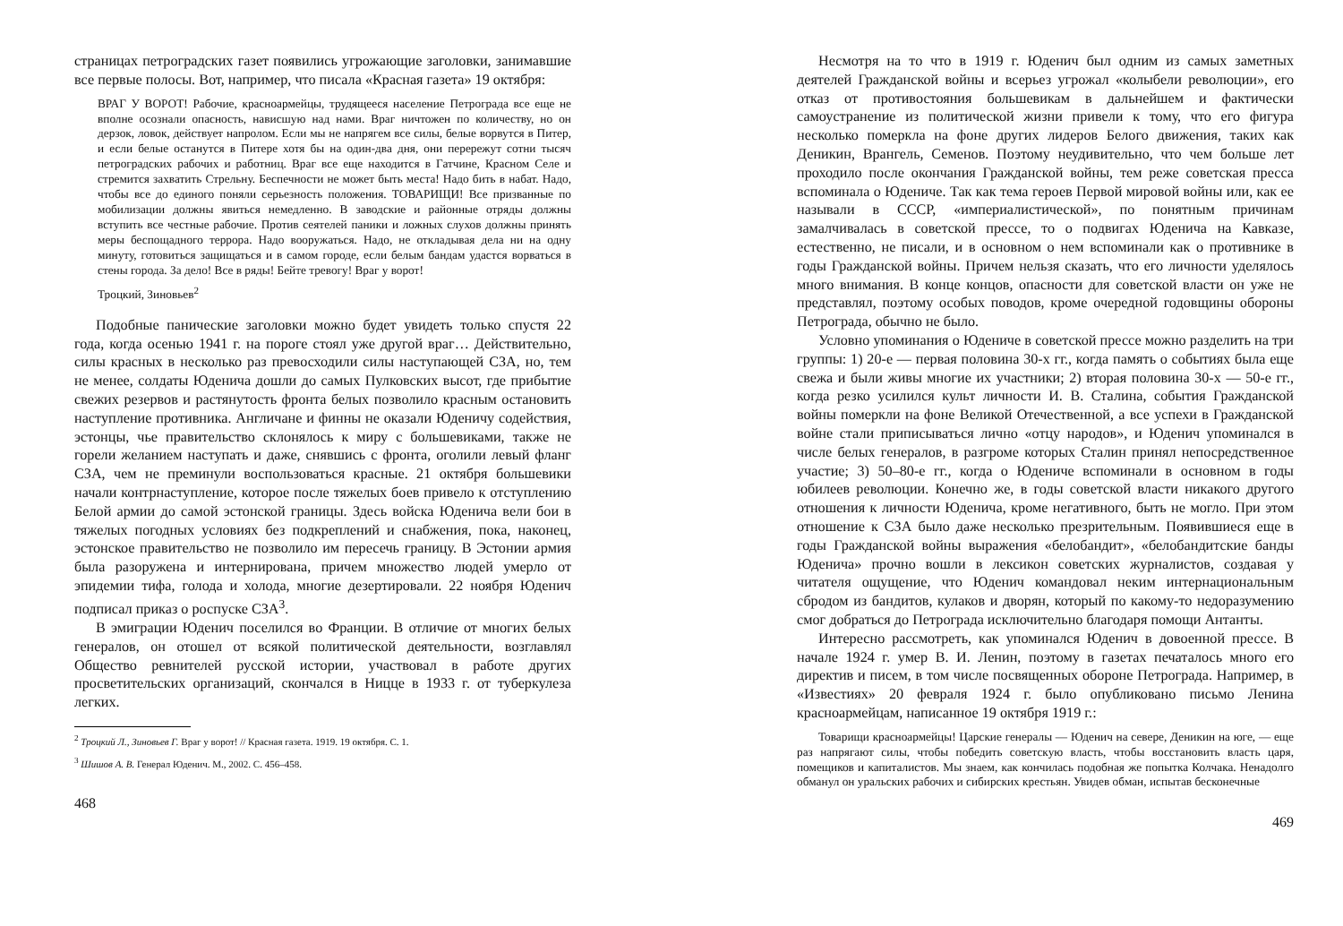страницах петроградских газет появились угрожающие заголовки, занимавшие все первые полосы. Вот, например, что писала «Красная газета» 19 октября:
ВРАГ У ВОРОТ! Рабочие, красноармейцы, трудящееся население Петрограда все еще не вполне осознали опасность, нависшую над нами. Враг ничтожен по количеству, но он дерзок, ловок, действует напролом. Если мы не напрягем все силы, белые ворвутся в Питер, и если белые останутся в Питере хотя бы на один-два дня, они перережут сотни тысяч петроградских рабочих и работниц. Враг все еще находится в Гатчине, Красном Селе и стремится захватить Стрельну. Беспечности не может быть места! Надо бить в набат. Надо, чтобы все до единого поняли серьезность положения. ТОВАРИЩИ! Все призванные по мобилизации должны явиться немедленно. В заводские и районные отряды должны вступить все честные рабочие. Против сеятелей паники и ложных слухов должны принять меры беспощадного террора. Надо вооружаться. Надо, не откладывая дела ни на одну минуту, готовиться защищаться и в самом городе, если белым бандам удастся ворваться в стены города. За дело! Все в ряды! Бейте тревогу! Враг у ворот!
Троцкий, Зиновьев<sup>2</sup>
Подобные панические заголовки можно будет увидеть только спустя 22 года, когда осенью 1941 г. на пороге стоял уже другой враг… Действительно, силы красных в несколько раз превосходили силы наступающей СЗА, но, тем не менее, солдаты Юденича дошли до самых Пулковских высот, где прибытие свежих резервов и растянутость фронта белых позволило красным остановить наступление противника. Англичане и финны не оказали Юденичу содействия, эстонцы, чье правительство склонялось к миру с большевиками, также не горели желанием наступать и даже, снявшись с фронта, оголили левый фланг СЗА, чем не преминули воспользоваться красные. 21 октября большевики начали контрнаступление, которое после тяжелых боев привело к отступлению Белой армии до самой эстонской границы. Здесь войска Юденича вели бои в тяжелых погодных условиях без подкреплений и снабжения, пока, наконец, эстонское правительство не позволило им пересечь границу. В Эстонии армия была разоружена и интернирована, причем множество людей умерло от эпидемии тифа, голода и холода, многие дезертировали. 22 ноября Юденич подписал приказ о роспуске СЗА<sup>3</sup>.
В эмиграции Юденич поселился во Франции. В отличие от многих белых генералов, он отошел от всякой политической деятельности, возглавлял Общество ревнителей русской истории, участвовал в работе других просветительских организаций, скончался в Ницце в 1933 г. от туберкулеза легких.
<sup>2</sup> Троцкий Л., Зиновьев Г. Враг у ворот! // Красная газета. 1919. 19 октября. С. 1.
<sup>3</sup> Шишов А. В. Генерал Юденич. М., 2002. С. 456–458.
468
Несмотря на то что в 1919 г. Юденич был одним из самых заметных деятелей Гражданской войны и всерьез угрожал «колыбели революции», его отказ от противостояния большевикам в дальнейшем и фактически самоустранение из политической жизни привели к тому, что его фигура несколько померкла на фоне других лидеров Белого движения, таких как Деникин, Врангель, Семенов. Поэтому неудивительно, что чем больше лет проходило после окончания Гражданской войны, тем реже советская пресса вспоминала о Юдениче. Так как тема героев Первой мировой войны или, как ее называли в СССР, «империалистической», по понятным причинам замалчивалась в советской прессе, то о подвигах Юденича на Кавказе, естественно, не писали, и в основном о нем вспоминали как о противнике в годы Гражданской войны. Причем нельзя сказать, что его личности уделялось много внимания. В конце концов, опасности для советской власти он уже не представлял, поэтому особых поводов, кроме очередной годовщины обороны Петрограда, обычно не было.
Условно упоминания о Юдениче в советской прессе можно разделить на три группы: 1) 20-е — первая половина 30-х гг., когда память о событиях была еще свежа и были живы многие их участники; 2) вторая половина 30-х — 50-е гг., когда резко усилился культ личности И. В. Сталина, события Гражданской войны померкли на фоне Великой Отечественной, а все успехи в Гражданской войне стали приписываться лично «отцу народов», и Юденич упоминался в числе белых генералов, в разгроме которых Сталин принял непосредственное участие; 3) 50–80-е гг., когда о Юдениче вспоминали в основном в годы юбилеев революции. Конечно же, в годы советской власти никакого другого отношения к личности Юденича, кроме негативного, быть не могло. При этом отношение к СЗА было даже несколько презрительным. Появившиеся еще в годы Гражданской войны выражения «белобандит», «белобандитские банды Юденича» прочно вошли в лексикон советских журналистов, создавая у читателя ощущение, что Юденич командовал неким интернациональным сбродом из бандитов, кулаков и дворян, который по какому-то недоразумению смог добраться до Петрограда исключительно благодаря помощи Антанты.
Интересно рассмотреть, как упоминался Юденич в довоенной прессе. В начале 1924 г. умер В. И. Ленин, поэтому в газетах печаталось много его директив и писем, в том числе посвященных обороне Петрограда. Например, в «Известиях» 20 февраля 1924 г. было опубликовано письмо Ленина красноармейцам, написанное 19 октября 1919 г.:
Товарищи красноармейцы! Царские генералы — Юденич на севере, Деникин на юге, — еще раз напрягают силы, чтобы победить советскую власть, чтобы восстановить власть царя, помещиков и капиталистов. Мы знаем, как кончилась подобная же попытка Колчака. Ненадолго обманул он уральских рабочих и сибирских крестьян. Увидев обман, испытав бесконечные
469